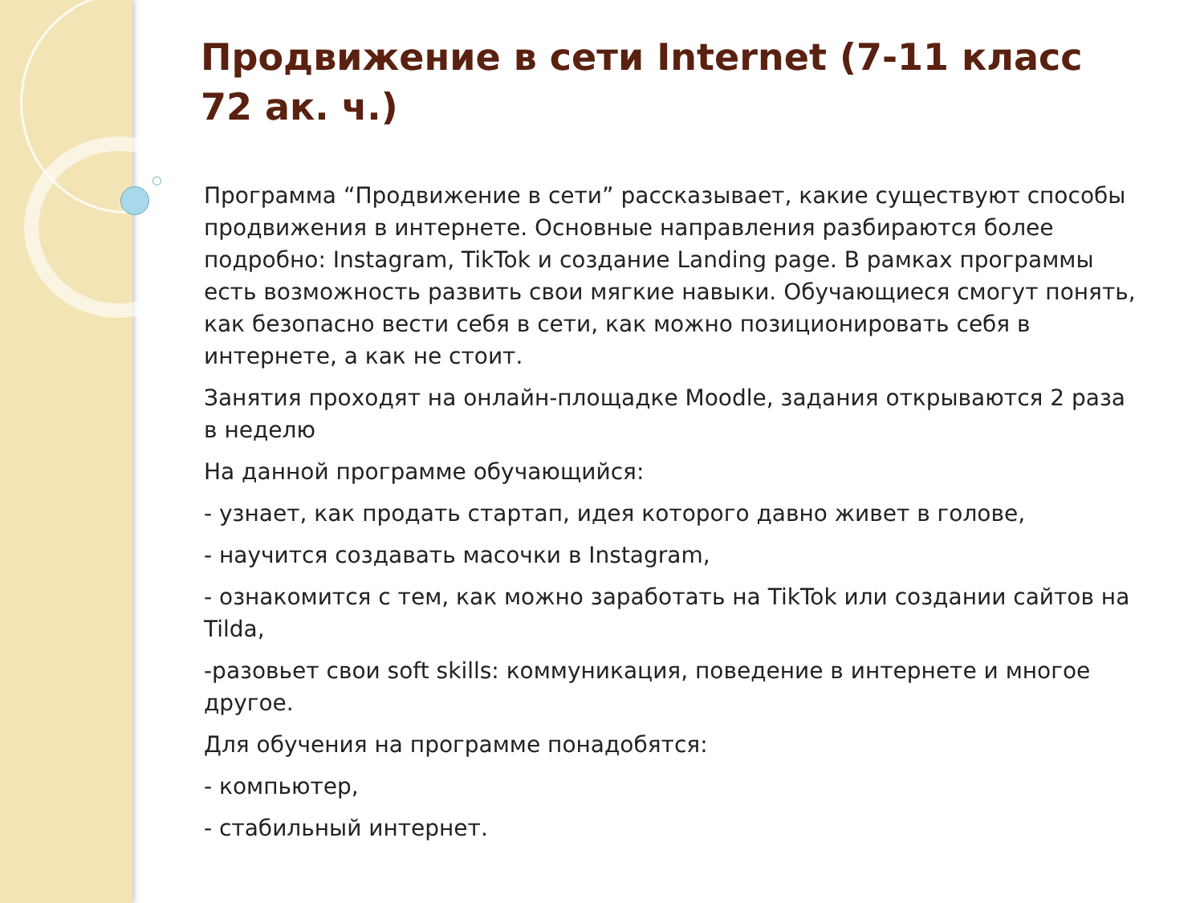Продвижение в сети Internet (7-11 класс 72 ак. ч.)
Программа “Продвижение в сети” рассказывает, какие существуют способы продвижения в интернете. Основные направления разбираются более подробно: Instagram, TikTok и создание Landing page. В рамках программы есть возможность развить свои мягкие навыки. Обучающиеся смогут понять, как безопасно вести себя в сети, как можно позиционировать себя в интернете, а как не стоит.
Занятия проходят на онлайн-площадке Moodle, задания открываются 2 раза в неделю
На данной программе обучающийся:
- узнает, как продать стартап, идея которого давно живет в голове,
- научится создавать масочки в Instagram,
- ознакомится с тем, как можно заработать на TikTok или создании сайтов на Tilda,
-разовьет свои soft skills: коммуникация, поведение в интернете и многое другое.
Для обучения на программе понадобятся:
- компьютер,
- стабильный интернет.